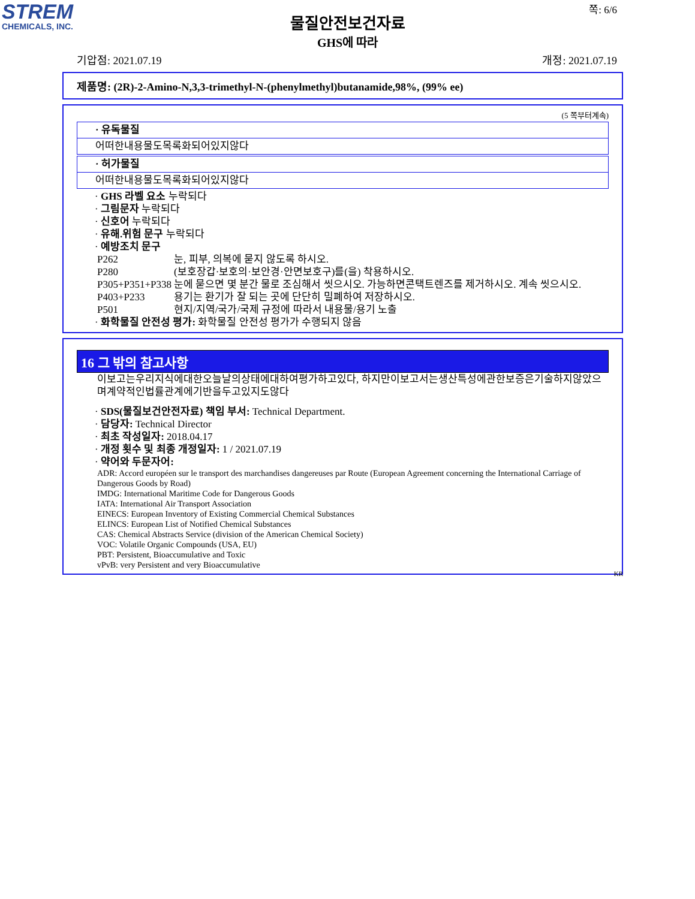STREM
CHEMICALS, INC.
쪽: 6/6
물질안전보건자료
GHS에 따라
기압점: 2021.07.19 개정: 2021.07.19
제품명: (2R)-2-Amino-N,3,3-trimethyl-N-(phenylmethyl)butanamide,98%, (99% ee)
(5 쪽부터계속)
· 유독물질
어떠한내용물도목록화되어있지않다
· 허가물질
어떠한내용물도목록화되어있지않다
· GHS 라벨 요소 누락되다
· 그림문자 누락되다
· 신호어 누락되다
· 유해.위험 문구 누락되다
· 예방조치 문구
| P262 | 눈, 피부, 의복에 묻지 않도록 하시오. |
| P280 | (보호장갑·보호의·보안경·안면보호구)를(을) 착용하시오. |
| P305+P351+P338 | 눈에 묻으면 몇 분간 물로 조심해서 씻으시오. 가능하면콘택트렌즈를 제거하시오. 계속 씻으시오. |
| P403+P233 | 용기는 환기가 잘 되는 곳에 단단히 밀폐하여 저장하시오. |
| P501 | 현지/지역/국가/국제 규정에 따라서 내용물/용기 노출 |
· 화학물질 안전성 평가: 화학물질 안전성 평가가 수행되지 않음
16 그 밖의 참고사항
이보고는우리지식에대한오늘날의상태에대하여평가하고있다, 하지만이보고서는생산특성에관한보증은기술하지않았으며계약적인법률관계에기반을두고있지도않다
· SDS(물질보건안전자료) 책임 부서: Technical Department.
· 담당자: Technical Director
· 최초 작성일자: 2018.04.17
· 개정 횟수 및 최종 개정일자: 1 / 2021.07.19
· 약어와 두문자어:
ADR: Accord européen sur le transport des marchandises dangereuses par Route (European Agreement concerning the International Carriage of Dangerous Goods by Road)
IMDG: International Maritime Code for Dangerous Goods
IATA: International Air Transport Association
EINECS: European Inventory of Existing Commercial Chemical Substances
ELINCS: European List of Notified Chemical Substances
CAS: Chemical Abstracts Service (division of the American Chemical Society)
VOC: Volatile Organic Compounds (USA, EU)
PBT: Persistent, Bioaccumulative and Toxic
vPvB: very Persistent and very Bioaccumulative
KR